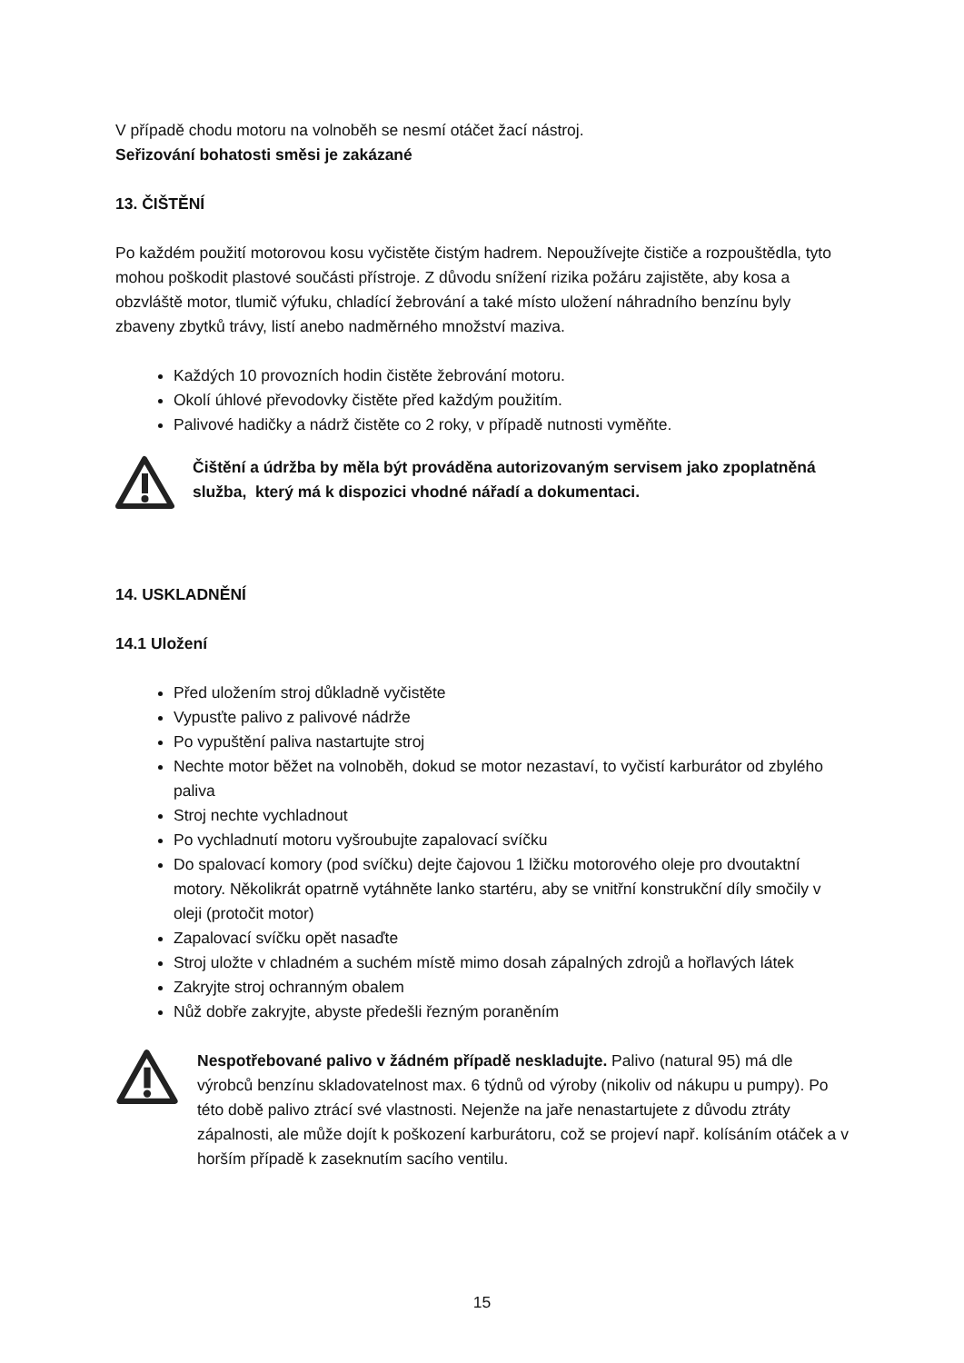V případě chodu motoru na volnoběh se nesmí otáčet žací nástroj.
Seřizování bohatosti směsi je zakázané
13. ČIŠTĚNÍ
Po každém použití motorovou kosu vyčistěte čistým hadrem. Nepoužívejte čističe a rozpouštědla, tyto mohou poškodit plastové součásti přístroje. Z důvodu snížení rizika požáru zajistěte, aby kosa a obzvláště motor, tlumič výfuku, chladící žebrování a také místo uložení náhradního benzínu byly zbaveny zbytků trávy, listí anebo nadměrného množství maziva.
Každých 10 provozních hodin čistěte žebrování motoru.
Okolí úhlové převodovky čistěte před každým použitím.
Palivové hadičky a nádrž čistěte co 2 roky, v případě nutnosti vyměňte.
Čištění a údržba by měla být prováděna autorizovaným servisem jako zpoplatněná služba, který má k dispozici vhodné nářadí a dokumentaci.
14. USKLADNĚNÍ
14.1 Uložení
Před uložením stroj důkladně vyčistěte
Vypusťte palivo z palivové nádrže
Po vypuštění paliva nastartujte stroj
Nechte motor běžet na volnoběh, dokud se motor nezastaví, to vyčistí karburátor od zbylého paliva
Stroj nechte vychladnout
Po vychladnutí motoru vyšroubujte zapalovací svíčku
Do spalovací komory (pod svíčku) dejte čajovou 1 lžičku motorového oleje pro dvoutaktní motory. Několikrát opatrně vytáhněte lanko startéru, aby se vnitřní konstrukční díly smočily v oleji (protočit motor)
Zapalovací svíčku opět nasaďte
Stroj uložte v chladném a suchém místě mimo dosah zápalných zdrojů a hořlavých látek
Zakryjte stroj ochranným obalem
Nůž dobře zakryjte, abyste předešli řezným poraněním
Nespotřebované palivo v žádném případě neskladujte. Palivo (natural 95) má dle výrobců benzínu skladovatelnost max. 6 týdnů od výroby (nikoliv od nákupu u pumpy). Po této době palivo ztrácí své vlastnosti. Nejenže na jaře nenastartujete z důvodu ztráty zápalnosti, ale může dojít k poškození karburátoru, což se projeví např. kolísáním otáček a v horším případě k zaseknutím sacího ventilu.
15